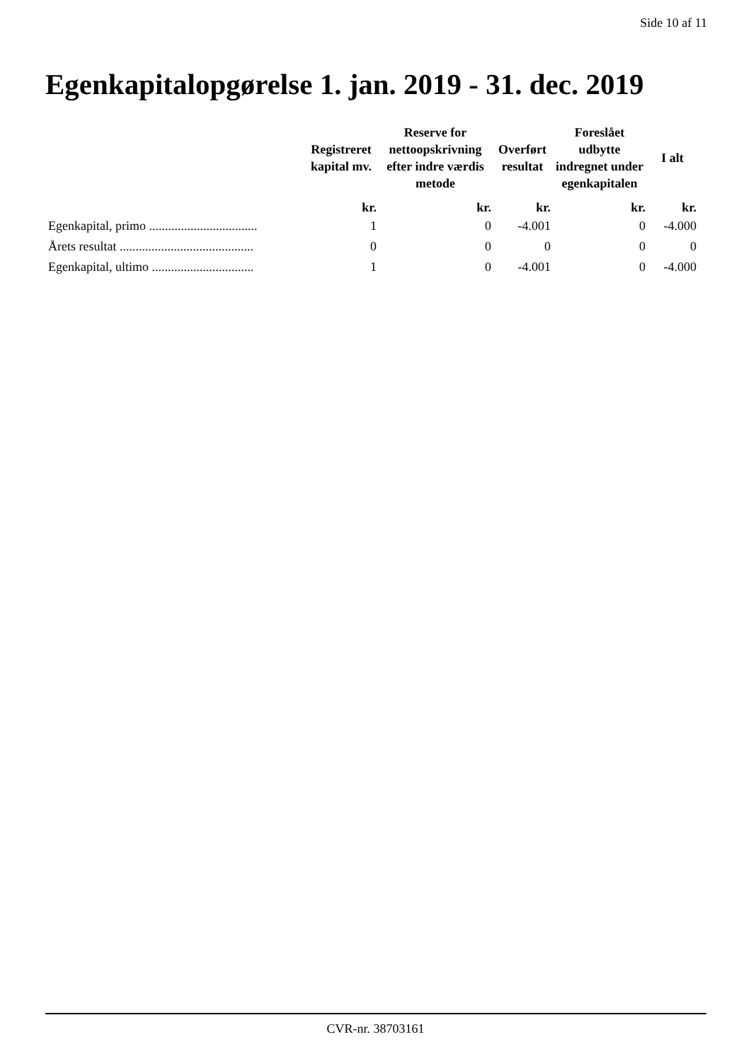Side 10 af 11
Egenkapitalopgørelse 1. jan. 2019 - 31. dec. 2019
| | Registreret kapital mv. | Reserve for nettoopskrivning efter indre værdis metode | Overført resultat | Foreslået udbytte indregnet under egenkapitalen | I alt |
| --- | --- | --- | --- | --- | --- |
| | kr. | kr. | kr. | kr. | kr. |
| Egenkapital, primo .................................. | 1 | 0 | -4.001 | 0 | -4.000 |
| Årets resultat .......................................... | 0 | 0 | 0 | 0 | 0 |
| Egenkapital, ultimo ................................ | 1 | 0 | -4.001 | 0 | -4.000 |
CVR-nr. 38703161